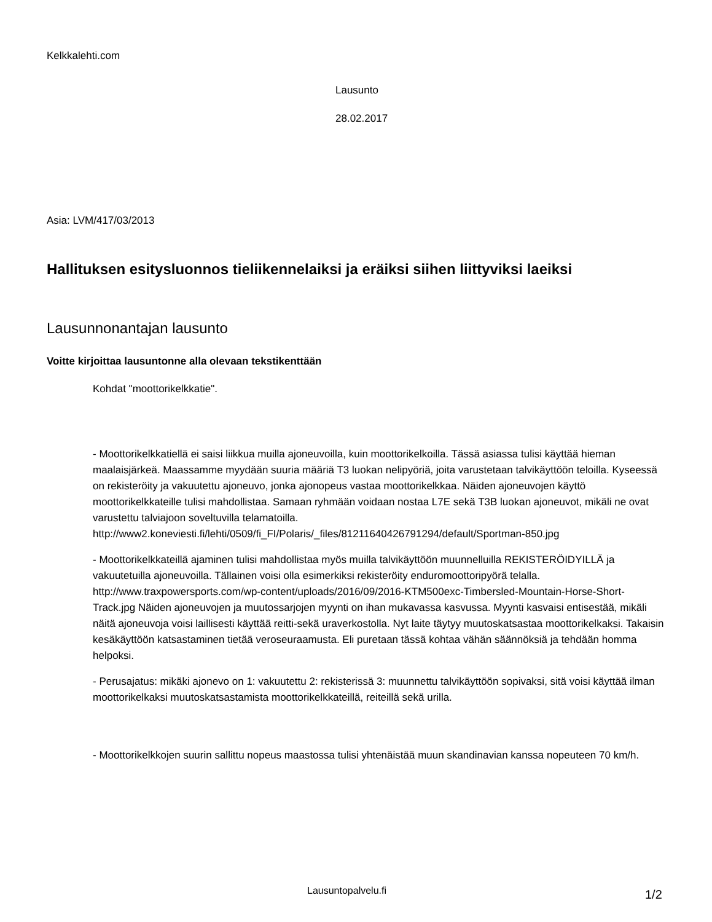Kelkkalehti.com
Lausunto
28.02.2017
Asia: LVM/417/03/2013
Hallituksen esitysluonnos tieliikennelaiksi ja eräiksi siihen liittyviksi laeiksi
Lausunnonantajan lausunto
Voitte kirjoittaa lausuntonne alla olevaan tekstikenttään
Kohdat "moottorikelkkatie".
- Moottorikelkkatiellä ei saisi liikkua muilla ajoneuvoilla, kuin moottorikelkoilla. Tässä asiassa tulisi käyttää hieman maalaisjärkeä. Maassamme myydään suuria määriä T3 luokan nelipyöriä, joita varustetaan talvikäyttöön teloilla. Kyseessä on rekisteröity ja vakuutettu ajoneuvo, jonka ajonopeus vastaa moottorikelkkaa. Näiden ajoneuvojen käyttö moottorikelkkateille tulisi mahdollistaa. Samaan ryhmään voidaan nostaa L7E sekä T3B luokan ajoneuvot, mikäli ne ovat varustettu talviajoon soveltuvilla telamatoilla. http://www2.koneviesti.fi/lehti/0509/fi_FI/Polaris/_files/81211640426791294/default/Sportman-850.jpg
- Moottorikelkkateillä ajaminen tulisi mahdollistaa myös muilla talvikäyttöön muunnelluilla REKISTERÖIDYILLÄ ja vakuutetuilla ajoneuvoilla. Tällainen voisi olla esimerkiksi rekisteröity enduromoottoripyörä telalla. http://www.traxpowersports.com/wp-content/uploads/2016/09/2016-KTM500exc-Timbersled-Mountain-Horse-Short-Track.jpg Näiden ajoneuvojen ja muutossarjojen myynti on ihan mukavassa kasvussa. Myynti kasvaisi entisestää, mikäli näitä ajoneuvoja voisi laillisesti käyttää reitti-sekä uraverkostolla. Nyt laite täytyy muutoskatsastaa moottorikelkaksi. Takaisin kesäkäyttöön katsastaminen tietää veroseuraamusta. Eli puretaan tässä kohtaa vähän säännöksiä ja tehdään homma helpoksi.
- Perusajatus: mikäki ajonevo on 1: vakuutettu 2: rekisterissä 3: muunnettu talvikäyttöön sopivaksi, sitä voisi käyttää ilman moottorikelkaksi muutoskatsastamista moottorikelkkateillä, reiteillä sekä urilla.
- Moottorikelkkojen suurin sallittu nopeus maastossa tulisi yhtenäistää muun skandinavian kanssa nopeuteen 70 km/h.
Lausuntopalvelu.fi 1/2